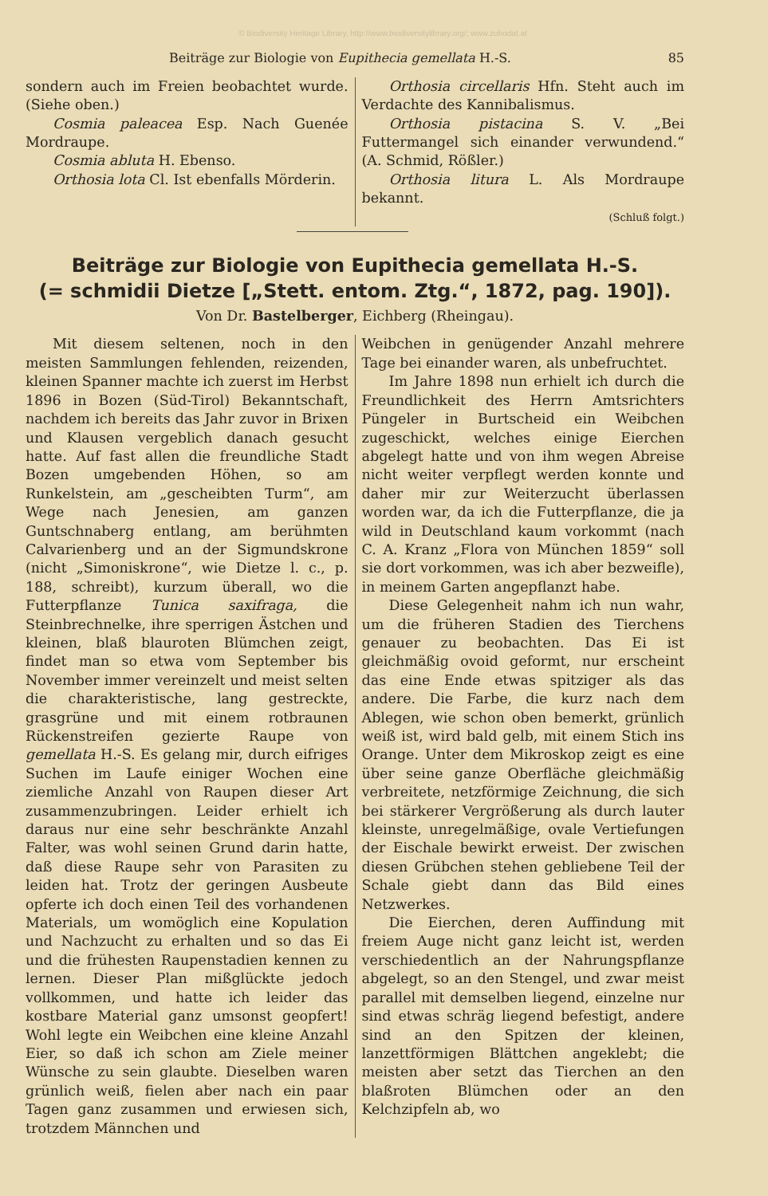© Biodiversity Heritage Library, http://www.biodiversitylibrary.org/; www.zobodat.at
Beiträge zur Biologie von Eupithecia gemellata H.-S. 85
sondern auch im Freien beobachtet wurde. (Siehe oben.)
Cosmia paleacea Esp. Nach Guenée Mordraupe.
Cosmia abluta H. Ebenso.
Orthosia lota Cl. Ist ebenfalls Mörderin.
Orthosia circellaris Hfn. Steht auch im Verdachte des Kannibalismus.
Orthosia pistacina S. V. „Bei Futtermangel sich einander verwundend.“ (A. Schmid, Rößler.)
Orthosia litura L. Als Mordraupe bekannt.
(Schluß folgt.)
Beiträge zur Biologie von Eupithecia gemellata H.-S.
(= schmidii Dietze [„Stett. entom. Ztg.“, 1872, pag. 190]).
Von Dr. Bastelberger, Eichberg (Rheingau).
Mit diesem seltenen, noch in den meisten Sammlungen fehlenden, reizenden, kleinen Spanner machte ich zuerst im Herbst 1896 in Bozen (Süd-Tirol) Bekanntschaft, nachdem ich bereits das Jahr zuvor in Brixen und Klausen vergeblich danach gesucht hatte. Auf fast allen die freundliche Stadt Bozen umgebenden Höhen, so am Runkelstein, am „gescheibten Turm“, am Wege nach Jenesien, am ganzen Guntschnaberg entlang, am berühmten Calvarienberg und an der Sigmundskrone (nicht „Simoniskrone“, wie Dietze l. c., p. 188, schreibt), kurzum überall, wo die Futterpflanze Tunica saxifraga, die Steinbrechnelke, ihre sperrigen Ästchen und kleinen, blaß blauroten Blümchen zeigt, findet man so etwa vom September bis November immer vereinzelt und meist selten die charakteristische, lang gestreckte, grasgrüne und mit einem rotbraunen Rückenstreifen gezierte Raupe von gemellata H.-S. Es gelang mir, durch eifriges Suchen im Laufe einiger Wochen eine ziemliche Anzahl von Raupen dieser Art zusammenzubringen. Leider erhielt ich daraus nur eine sehr beschränkte Anzahl Falter, was wohl seinen Grund darin hatte, daß diese Raupe sehr von Parasiten zu leiden hat. Trotz der geringen Ausbeute opferte ich doch einen Teil des vorhandenen Materials, um womöglich eine Kopulation und Nachzucht zu erhalten und so das Ei und die frühesten Raupenstadien kennen zu lernen. Dieser Plan mißglückte jedoch vollkommen, und hatte ich leider das kostbare Material ganz umsonst geopfert! Wohl legte ein Weibchen eine kleine Anzahl Eier, so daß ich schon am Ziele meiner Wünsche zu sein glaubte. Dieselben waren grünlich weiß, fielen aber nach ein paar Tagen ganz zusammen und erwiesen sich, trotzdem Männchen und
Weibchen in genügender Anzahl mehrere Tage bei einander waren, als unbefruchtet.
Im Jahre 1898 nun erhielt ich durch die Freundlichkeit des Herrn Amtsrichters Püngeler in Burtscheid ein Weibchen zugeschickt, welches einige Eierchen abgelegt hatte und von ihm wegen Abreise nicht weiter verpflegt werden konnte und daher mir zur Weiterzucht überlassen worden war, da ich die Futterpflanze, die ja wild in Deutschland kaum vorkommt (nach C. A. Kranz „Flora von München 1859“ soll sie dort vorkommen, was ich aber bezweifle), in meinem Garten angepflanzt habe.
Diese Gelegenheit nahm ich nun wahr, um die früheren Stadien des Tierchens genauer zu beobachten. Das Ei ist gleichmäßig ovoid geformt, nur erscheint das eine Ende etwas spitziger als das andere. Die Farbe, die kurz nach dem Ablegen, wie schon oben bemerkt, grünlich weiß ist, wird bald gelb, mit einem Stich ins Orange. Unter dem Mikroskop zeigt es eine über seine ganze Oberfläche gleichmäßig verbreitete, netzförmige Zeichnung, die sich bei stärkerer Vergrößerung als durch lauter kleinste, unregelmäßige, ovale Vertiefungen der Eischale bewirkt erweist. Der zwischen diesen Grübchen stehen gebliebene Teil der Schale giebt dann das Bild eines Netzwerkes.
Die Eierchen, deren Auffindung mit freiem Auge nicht ganz leicht ist, werden verschiedentlich an der Nahrungspflanze abgelegt, so an den Stengel, und zwar meist parallel mit demselben liegend, einzelne nur sind etwas schräg liegend befestigt, andere sind an den Spitzen der kleinen, lanzettförmigen Blättchen angeklebt; die meisten aber setzt das Tierchen an den blaßroten Blümchen oder an den Kelchzipfeln ab, wo